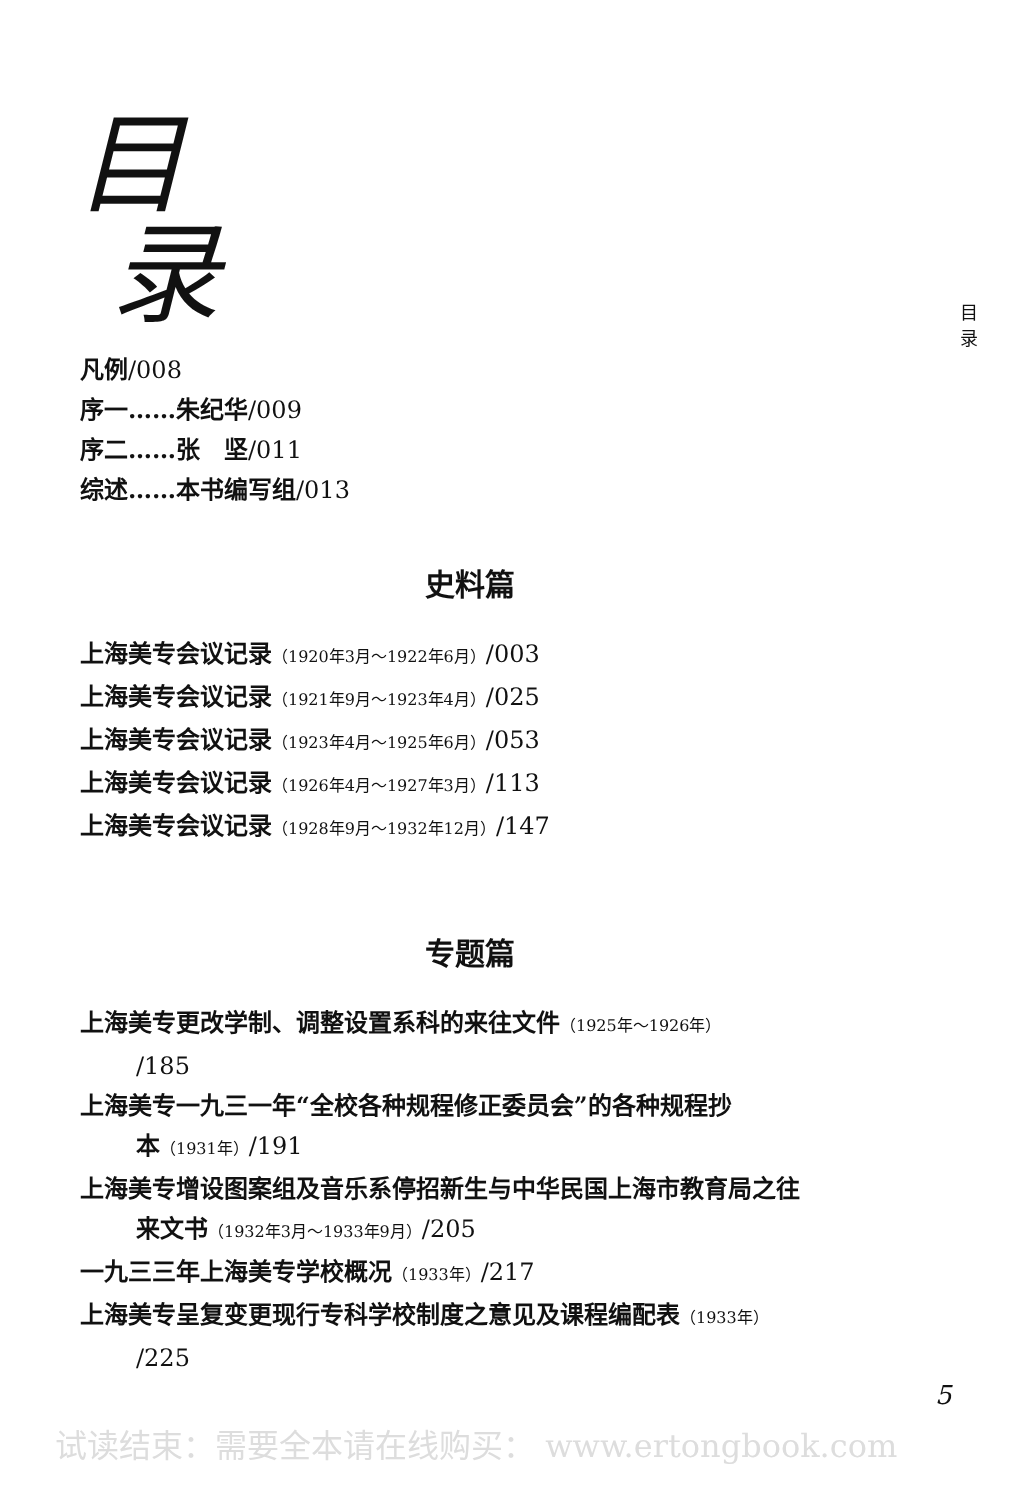目
录
目 录
凡例/008
序一……朱纪华/009
序二……张　坚/011
综述……本书编写组/013
史料篇
上海美专会议记录（1920年3月～1922年6月）/003
上海美专会议记录（1921年9月～1923年4月）/025
上海美专会议记录（1923年4月～1925年6月）/053
上海美专会议记录（1926年4月～1927年3月）/113
上海美专会议记录（1928年9月～1932年12月）/147
专题篇
上海美专更改学制、调整设置系科的来往文件（1925年～1926年）
/185
上海美专一九三一年“全校各种规程修正委员会”的各种规程抄
本（1931年）/191
上海美专增设图案组及音乐系停招新生与中华民国上海市教育局之往
来文书（1932年3月～1933年9月）/205
一九三三年上海美专学校概况（1933年）/217
上海美专呈复变更现行专科学校制度之意见及课程编配表（1933年）
/225
5
试读结束：需要全本请在线购买： www.ertongbook.com